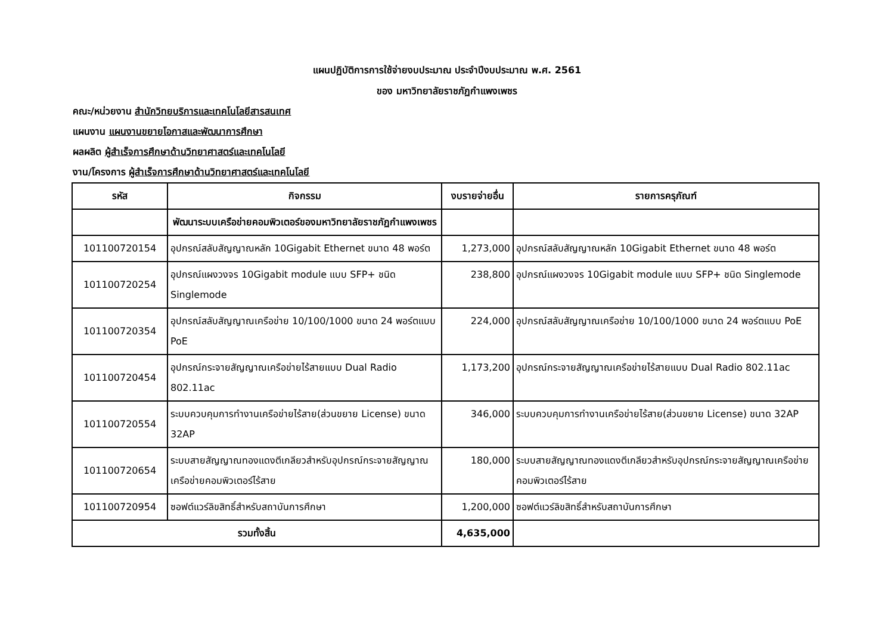แผนปฏิบัติการการใช้จ่ายงบประมาณ ประจำปีงบประมาณ พ.ศ. 2561
ของ มหาวิทยาลัยราชภัฏกำแพงเพชร
คณะ/หน่วยงาน สำนักวิทยบริการและเทคโนโลยีสารสนเทศ
แผนงาน แผนงานขยายโอกาสและพัฒนาการศึกษา
ผลผลิต ผู้สำเร็จการศึกษาด้านวิทยาศาสตร์และเทคโนโลยี
งาน/โครงการ ผู้สำเร็จการศึกษาด้านวิทยาศาสตร์และเทคโนโลยี
| รหัส | กิจกรรม | งบรายจ่ายอื่น | รายการครุภัณฑ์ |
| --- | --- | --- | --- |
| | พัฒนาระบบเครือข่ายคอมพิวเตอร์ของมหาวิทยาลัยราชภัฏกำแพงเพชร | | |
| 101100720154 | อุปกรณ์สลับสัญญาณหลัก 10Gigabit Ethernet ขนาด 48 พอร์ต | 1,273,000 | อุปกรณ์สลับสัญญาณหลัก 10Gigabit Ethernet ขนาด 48 พอร์ต |
| 101100720254 | อุปกรณ์แผงวงจร 10Gigabit module แบบ SFP+ ชนิด Singlemode | 238,800 | อุปกรณ์แผงวงจร 10Gigabit module แบบ SFP+ ชนิด Singlemode |
| 101100720354 | อุปกรณ์สลับสัญญาณเครือข่าย 10/100/1000 ขนาด 24 พอร์ตแบบ PoE | 224,000 | อุปกรณ์สลับสัญญาณเครือข่าย 10/100/1000 ขนาด 24 พอร์ตแบบ PoE |
| 101100720454 | อุปกรณ์กระจายสัญญาณเครือข่ายไร้สายแบบ Dual Radio 802.11ac | 1,173,200 | อุปกรณ์กระจายสัญญาณเครือข่ายไร้สายแบบ Dual Radio 802.11ac |
| 101100720554 | ระบบควบคุมการทำงานเครือข่ายไร้สาย(ส่วนขยาย License) ขนาด 32AP | 346,000 | ระบบควบคุมการทำงานเครือข่ายไร้สาย(ส่วนขยาย License) ขนาด 32AP |
| 101100720654 | ระบบสายสัญญาณทองแดงตีเกลียวสำหรับอุปกรณ์กระจายสัญญาณเครือข่ายคอมพิวเตอร์ไร้สาย | 180,000 | ระบบสายสัญญาณทองแดงตีเกลียวสำหรับอุปกรณ์กระจายสัญญาณเครือข่ายคอมพิวเตอร์ไร้สาย |
| 101100720954 | ซอฟต์แวร์ลิขสิทธิ์สำหรับสถาบันการศึกษา | 1,200,000 | ซอฟต์แวร์ลิขสิทธิ์สำหรับสถาบันการศึกษา |
| รวมทั้งสิ้น | | 4,635,000 | |